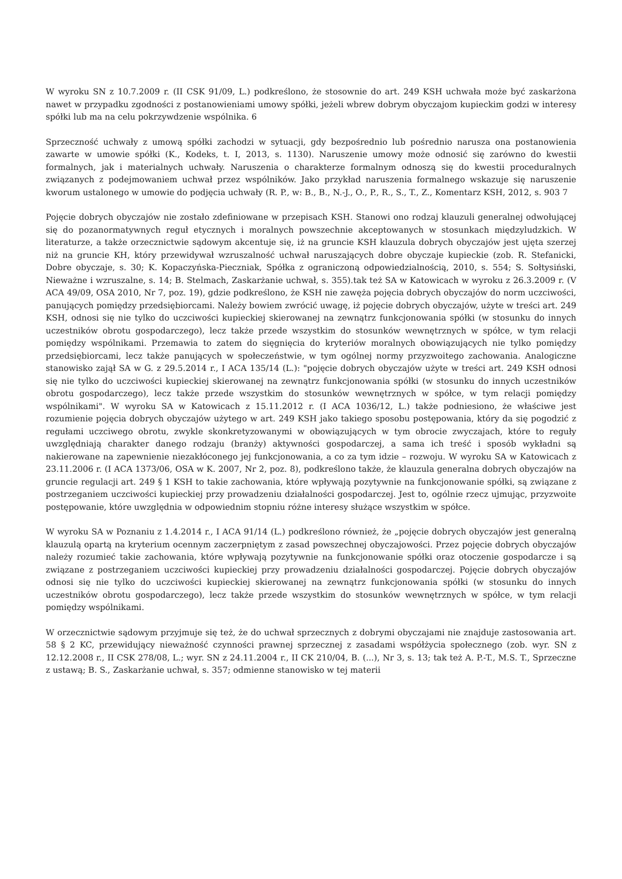W wyroku SN z 10.7.2009 r. (II CSK 91/09, L.) podkreślono, że stosownie do art. 249 KSH uchwała może być zaskarżona nawet w przypadku zgodności z postanowieniami umowy spółki, jeżeli wbrew dobrym obyczajom kupieckim godzi w interesy spółki lub ma na celu pokrzywdzenie wspólnika. 6
Sprzeczność uchwały z umową spółki zachodzi w sytuacji, gdy bezpośrednio lub pośrednio narusza ona postanowienia zawarte w umowie spółki (K., Kodeks, t. I, 2013, s. 1130). Naruszenie umowy może odnosić się zarówno do kwestii formalnych, jak i materialnych uchwały. Naruszenia o charakterze formalnym odnoszą się do kwestii proceduralnych związanych z podejmowaniem uchwał przez wspólników. Jako przykład naruszenia formalnego wskazuje się naruszenie kworum ustalonego w umowie do podjęcia uchwały (R. P., w: B., B., N.-J., O., P., R., S., T., Z., Komentarz KSH, 2012, s. 903 7
Pojęcie dobrych obyczajów nie zostało zdefiniowane w przepisach KSH. Stanowi ono rodzaj klauzuli generalnej odwołującej się do pozanormatywnych reguł etycznych i moralnych powszechnie akceptowanych w stosunkach międzyludzkich. W literaturze, a także orzecznictwie sądowym akcentuje się, iż na gruncie KSH klauzula dobrych obyczajów jest ujęta szerzej niż na gruncie KH, który przewidywał wzruszalność uchwał naruszających dobre obyczaje kupieckie (zob. R. Stefanicki, Dobre obyczaje, s. 30; K. Kopaczyńska-Pieczniak, Spółka z ograniczoną odpowiedzialnością, 2010, s. 554; S. Sołtysiński, Nieważne i wzruszalne, s. 14; B. Stelmach, Zaskarżanie uchwał, s. 355).tak też SA w Katowicach w wyroku z 26.3.2009 r. (V ACA 49/09, OSA 2010, Nr 7, poz. 19), gdzie podkreślono, że KSH nie zawęża pojęcia dobrych obyczajów do norm uczciwości, panujących pomiędzy przedsiębiorcami. Należy bowiem zwrócić uwagę, iż pojęcie dobrych obyczajów, użyte w treści art. 249 KSH, odnosi się nie tylko do uczciwości kupieckiej skierowanej na zewnątrz funkcjonowania spółki (w stosunku do innych uczestników obrotu gospodarczego), lecz także przede wszystkim do stosunków wewnętrznych w spółce, w tym relacji pomiędzy wspólnikami. Przemawia to zatem do sięgnięcia do kryteriów moralnych obowiązujących nie tylko pomiędzy przedsiębiorcami, lecz także panujących w społeczeństwie, w tym ogólnej normy przyzwoitego zachowania. Analogiczne stanowisko zajął SA w G. z 29.5.2014 r., I ACA 135/14 (L.): "pojęcie dobrych obyczajów użyte w treści art. 249 KSH odnosi się nie tylko do uczciwości kupieckiej skierowanej na zewnątrz funkcjonowania spółki (w stosunku do innych uczestników obrotu gospodarczego), lecz także przede wszystkim do stosunków wewnętrznych w spółce, w tym relacji pomiędzy wspólnikami". W wyroku SA w Katowicach z 15.11.2012 r. (I ACA 1036/12, L.) także podniesiono, że właściwe jest rozumienie pojęcia dobrych obyczajów użytego w art. 249 KSH jako takiego sposobu postępowania, który da się pogodzić z regułami uczciwego obrotu, zwykle skonkretyzowanymi w obowiązujących w tym obrocie zwyczajach, które to reguły uwzględniają charakter danego rodzaju (branży) aktywności gospodarczej, a sama ich treść i sposób wykładni są nakierowane na zapewnienie niezakłóconego jej funkcjonowania, a co za tym idzie – rozwoju. W wyroku SA w Katowicach z 23.11.2006 r. (I ACA 1373/06, OSA w K. 2007, Nr 2, poz. 8), podkreślono także, że klauzula generalna dobrych obyczajów na gruncie regulacji art. 249 § 1 KSH to takie zachowania, które wpływają pozytywnie na funkcjonowanie spółki, są związane z postrzeganiem uczciwości kupieckiej przy prowadzeniu działalności gospodarczej. Jest to, ogólnie rzecz ujmując, przyzwoite postępowanie, które uwzględnia w odpowiednim stopniu różne interesy służące wszystkim w spółce.
W wyroku SA w Poznaniu z 1.4.2014 r., I ACA 91/14 (L.) podkreślono również, że „pojęcie dobrych obyczajów jest generalną klauzulą opartą na kryterium ocennym zaczerpniętym z zasad powszechnej obyczajowości. Przez pojęcie dobrych obyczajów należy rozumieć takie zachowania, które wpływają pozytywnie na funkcjonowanie spółki oraz otoczenie gospodarcze i są związane z postrzeganiem uczciwości kupieckiej przy prowadzeniu działalności gospodarczej. Pojęcie dobrych obyczajów odnosi się nie tylko do uczciwości kupieckiej skierowanej na zewnątrz funkcjonowania spółki (w stosunku do innych uczestników obrotu gospodarczego), lecz także przede wszystkim do stosunków wewnętrznych w spółce, w tym relacji pomiędzy wspólnikami.
W orzecznictwie sądowym przyjmuje się też, że do uchwał sprzecznych z dobrymi obyczajami nie znajduje zastosowania art. 58 § 2 KC, przewidujący nieważność czynności prawnej sprzecznej z zasadami współżycia społecznego (zob. wyr. SN z 12.12.2008 r., II CSK 278/08, L.; wyr. SN z 24.11.2004 r., II CK 210/04, B. (...), Nr 3, s. 13; tak też A. P.-T., M.S. T., Sprzeczne z ustawą; B. S., Zaskarżanie uchwał, s. 357; odmienne stanowisko w tej materii